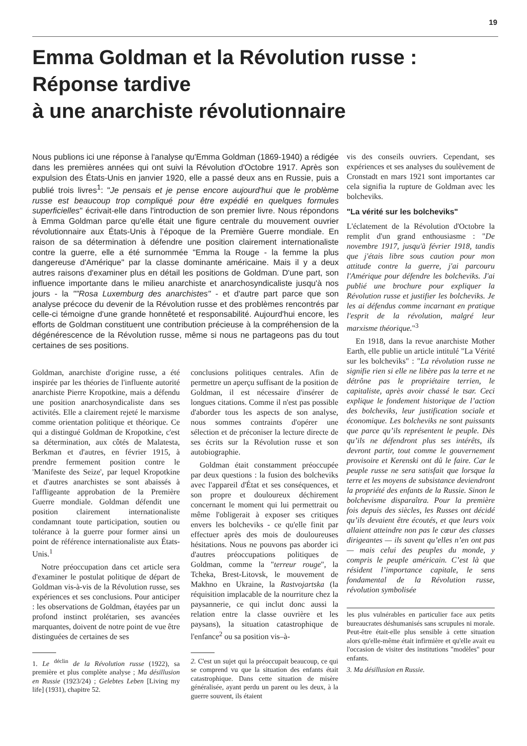19
Emma Goldman et la Révolution russe :
Réponse tardive
à une anarchiste révolutionnaire
Nous publions ici une réponse à l'analyse qu'Emma Goldman (1869-1940) a rédigée dans les premières années qui ont suivi la Révolution d'Octobre 1917. Après son expulsion des États-Unis en janvier 1920, elle a passé deux ans en Russie, puis a publié trois livres<sup>1</sup>: "Je pensais et je pense encore aujourd'hui que le problème russe est beaucoup trop compliqué pour être expédié en quelques formules superficielles" écrivait-elle dans l'introduction de son premier livre. Nous répondons à Emma Goldman parce qu'elle était une figure centrale du mouvement ouvrier révolutionnaire aux États-Unis à l’époque de la Première Guerre mondiale. En raison de sa détermination à défendre une position clairement internationaliste contre la guerre, elle a été surnommée "Emma la Rouge - la femme la plus dangereuse d'Amérique" par la classe dominante américaine. Mais il y a deux autres raisons d'examiner plus en détail les positions de Goldman. D'une part, son influence importante dans le milieu anarchiste et anarchosyndicaliste jusqu'à nos jours - la ""Rosa Luxemburg des anarchistes" - et d'autre part parce que son analyse précoce du devenir de la Révolution russe et des problèmes rencontrés par celle-ci témoigne d'une grande honnêteté et responsabilité. Aujourd'hui encore, les efforts de Goldman constituent une contribution précieuse à la compréhension de la dégénérescence de la Révolution russe, même si nous ne partageons pas du tout certaines de ses positions.
Goldman, anarchiste d'origine russe, a été inspirée par les théories de l'influente autorité anarchiste Pierre Kropotkine, mais a défendu une position anarchosyndicaliste dans ses activités. Elle a clairement rejeté le marxisme comme orientation politique et théorique. Ce qui a distingué Goldman de Kropotkine, c'est sa détermination, aux côtés de Malatesta, Berkman et d'autres, en février 1915, à prendre fermement position contre le 'Manifeste des Seize', par lequel Kropotkine et d'autres anarchistes se sont abaissés à l'affligeante approbation de la Première Guerre mondiale. Goldman défendit une position clairement internationaliste condamnant toute participation, soutien ou tolérance à la guerre pour former ainsi un point de référence internationaliste aux États-Unis.<sup>1</sup>
Notre préoccupation dans cet article sera d'examiner le postulat politique de départ de Goldman vis-à-vis de la Révolution russe, ses expériences et ses conclusions. Pour anticiper : les observations de Goldman, étayées par un profond instinct prolétarien, ses avancées marquantes, doivent de notre point de vue être distinguées de certaines de ses
1. Le <sup>déclin</sup> de la Révolution russe (1922), sa première et plus complète analyse ; Ma désillusion en Russie (1923/24) ; Gelebtes Leben [Living my life] (1931), chapitre 52.
conclusions politiques centrales. Afin de permettre un aperçu suffisant de la position de Goldman, il est nécessaire d'insérer de longues citations. Comme il n'est pas possible d'aborder tous les aspects de son analyse, nous sommes contraints d'opérer une sélection et de préconiser la lecture directe de ses écrits sur la Révolution russe et son autobiographie.
Goldman était constamment préoccupée par deux questions : la fusion des bolcheviks avec l'appareil d'État et ses conséquences, et son propre et douloureux déchirement concernant le moment qui lui permettrait ou même l'obligerait à exposer ses critiques envers les bolcheviks - ce qu'elle finit par effectuer après des mois de douloureuses hésitations. Nous ne pouvons pas aborder ici d'autres préoccupations politiques de Goldman, comme la "terreur rouge", la Tcheka, Brest-Litovsk, le mouvement de Makhno en Ukraine, la Rastvojartska (la réquisition implacable de la nourriture chez la paysannerie, ce qui inclut donc aussi la relation entre la classe ouvrière et les paysans), la situation catastrophique de l'enfance<sup>2</sup> ou sa position vis–à-
2. C'est un sujet qui la préoccupait beaucoup, ce qui se comprend vu que la situation des enfants était catastrophique. Dans cette situation de misère généralisée, ayant perdu un parent ou les deux, à la guerre souvent, ils étaient
vis des conseils ouvriers. Cependant, ses expériences et ses analyses du soulèvement de Cronstadt en mars 1921 sont importantes car cela signifia la rupture de Goldman avec les bolcheviks.
"La vérité sur les bolcheviks"
L'éclatement de la Révolution d'Octobre la remplit d'un grand enthousiasme : "De novembre 1917, jusqu'à février 1918, tandis que j'étais libre sous caution pour mon attitude contre la guerre, j'ai parcouru l'Amérique pour défendre les bolcheviks. J'ai publié une brochure pour expliquer la Révolution russe et justifier les bolcheviks. Je les ai défendus comme incarnant en pratique l'esprit de la révolution, malgré leur marxisme théorique."<sup>3</sup>
En 1918, dans la revue anarchiste Mother Earth, elle publie un article intitulé "La Vérité sur les bolcheviks" : "La révolution russe ne signifie rien si elle ne libère pas la terre et ne détrône pas le propriétaire terrien, le capitaliste, après avoir chassé le tsar. Ceci explique le fondement historique de l’action des bolcheviks, leur justification sociale et économique. Les bolcheviks ne sont puissants que parce qu’ils représentent le peuple. Dès qu’ils ne défendront plus ses intérêts, ils devront partir, tout comme le gouvernement provisoire et Kerenski ont dû le faire. Car le peuple russe ne sera satisfait que lorsque la terre et les moyens de subsistance deviendront la propriété des enfants de la Russie. Sinon le bolchevisme disparaîtra. Pour la première fois depuis des siècles, les Russes ont décidé qu’ils devaient être écoutés, et que leurs voix allaient atteindre non pas le cœur des classes dirigeantes — ils savent qu’elles n’en ont pas — mais celui des peuples du monde, y compris le peuple américain. C’est là que résident l’importance capitale, le sens fondamental de la Révolution russe, révolution symbolisée
les plus vulnérables en particulier face aux petits bureaucrates déshumanisés sans scrupules ni morale. Peut-être était-elle plus sensible à cette situation alors qu'elle-même était infirmière et qu'elle avait eu l'occasion de visiter des institutions "modèles" pour enfants.
3. Ma désillusion en Russie.